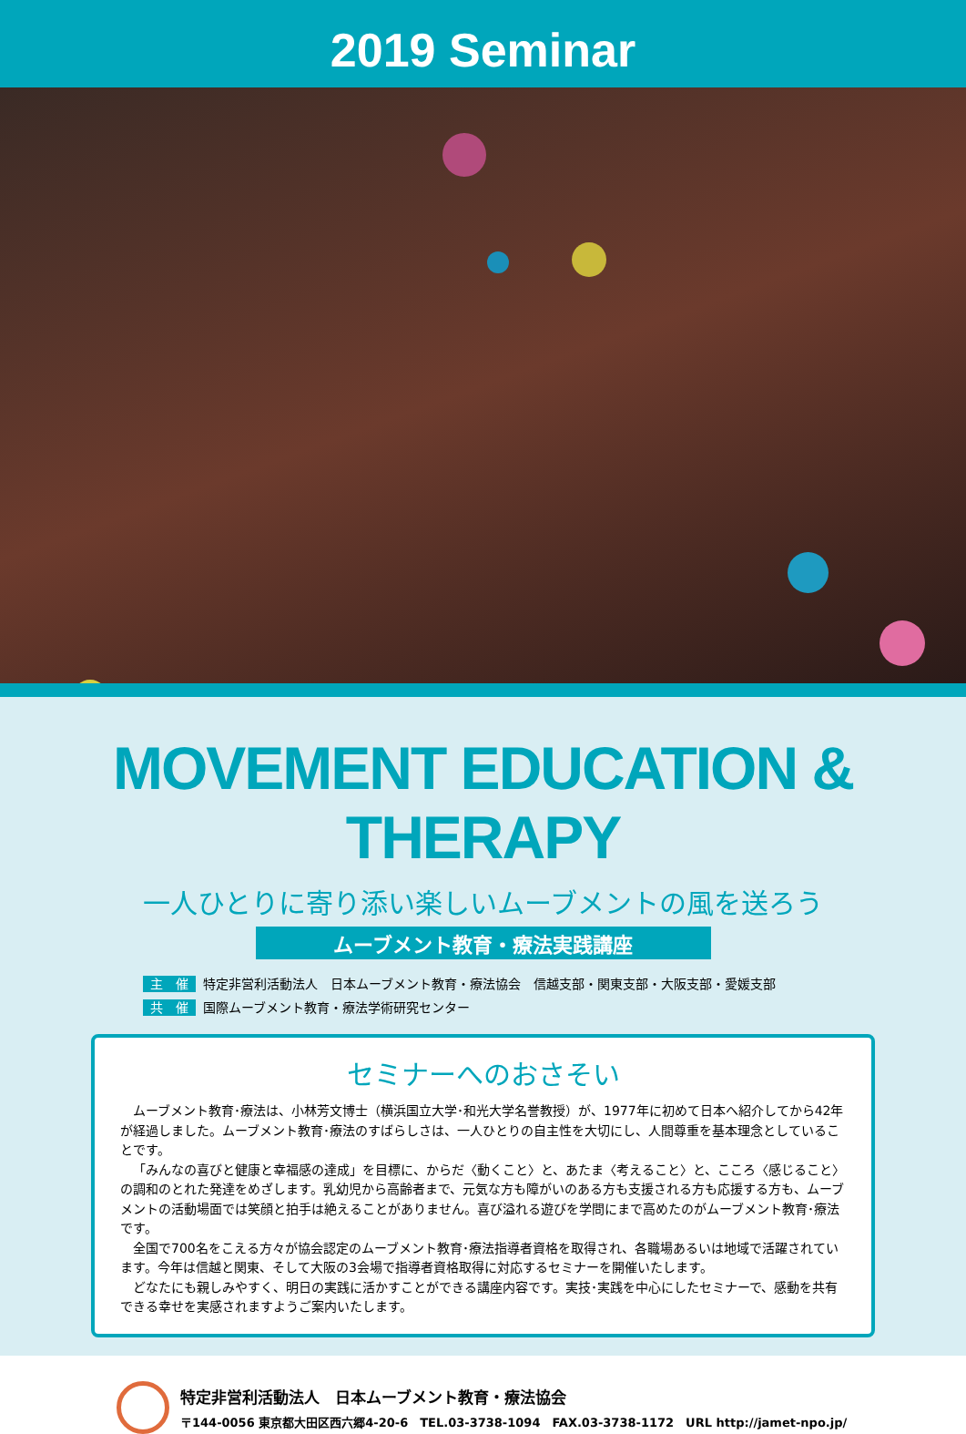2019 Seminar
MOVEMENT EDUCATION & THERAPY
一人ひとりに寄り添い楽しいムーブメントの風を送ろう
ムーブメント教育・療法実践講座
主　催 特定非営利活動法人　日本ムーブメント教育・療法協会　信越支部・関東支部・大阪支部・愛媛支部
共　催 国際ムーブメント教育・療法学術研究センター
セミナーへのおさそい
ムーブメント教育･療法は、小林芳文博士（横浜国立大学･和光大学名誉教授）が、1977年に初めて日本へ紹介してから42年が経過しました。ムーブメント教育･療法のすばらしさは、一人ひとりの自主性を大切にし、人間尊重を基本理念としていることです。
「みんなの喜びと健康と幸福感の達成」を目標に、からだ〈動くこと〉と、あたま〈考えること〉と、こころ〈感じること〉の調和のとれた発達をめざします。乳幼児から高齢者まで、元気な方も障がいのある方も支援される方も応援する方も、ムーブメントの活動場面では笑顔と拍手は絶えることがありません。喜び溢れる遊びを学問にまで高めたのがムーブメント教育･療法です。
全国で700名をこえる方々が協会認定のムーブメント教育･療法指導者資格を取得され、各職場あるいは地域で活躍されています。今年は信越と関東、そして大阪の3会場で指導者資格取得に対応するセミナーを開催いたします。
どなたにも親しみやすく、明日の実践に活かすことができる講座内容です。実技･実践を中心にしたセミナーで、感動を共有できる幸せを実感されますようご案内いたします。
特定非営利活動法人　日本ムーブメント教育・療法協会
〒144-0056 東京都大田区西六郷4-20-6　TEL.03-3738-1094　FAX.03-3738-1172　URL http://jamet-npo.jp/